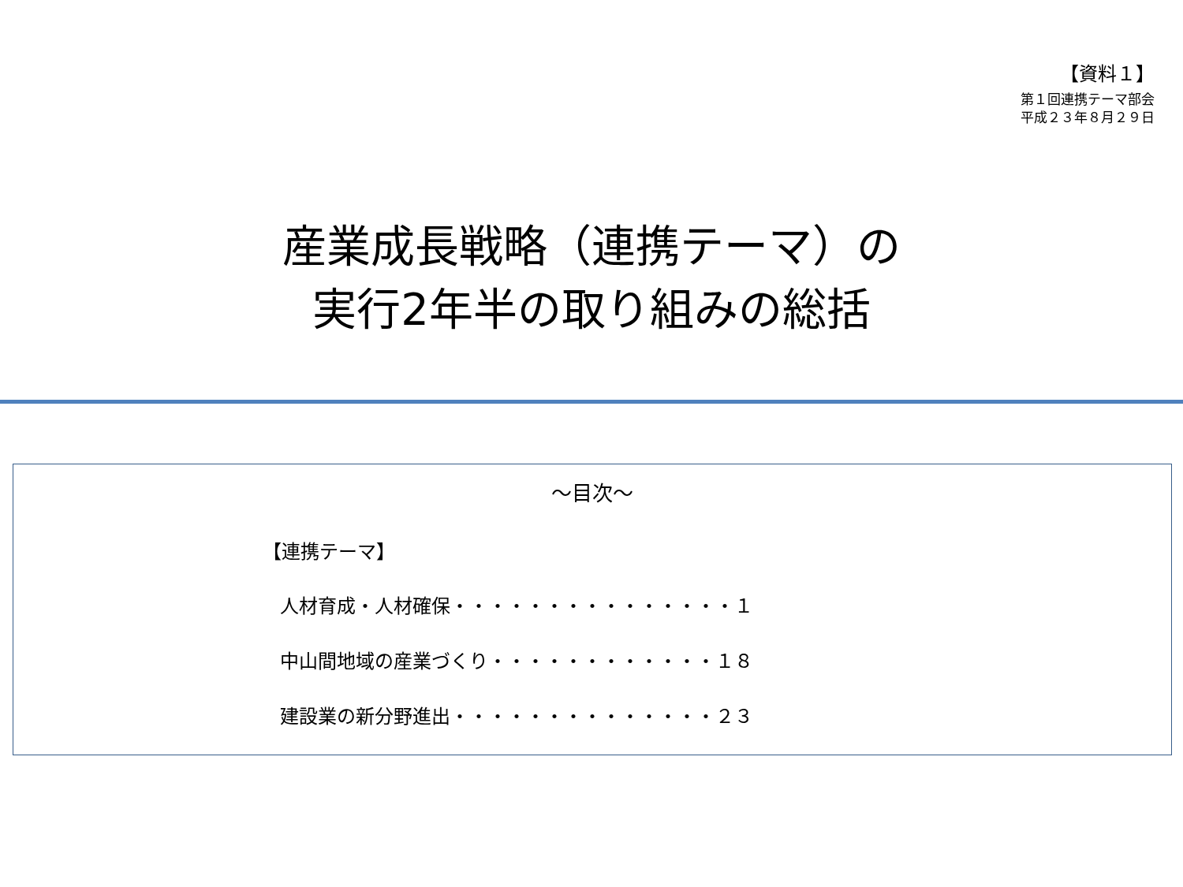【資料１】
第１回連携テーマ部会
平成２３年８月２９日
産業成長戦略（連携テーマ）の
実行2年半の取り組みの総括
～目次～
【連携テーマ】
人材育成・人材確保・・・・・・・・・・・・・・・１
中山間地域の産業づくり・・・・・・・・・・・・１８
建設業の新分野進出・・・・・・・・・・・・・・２３